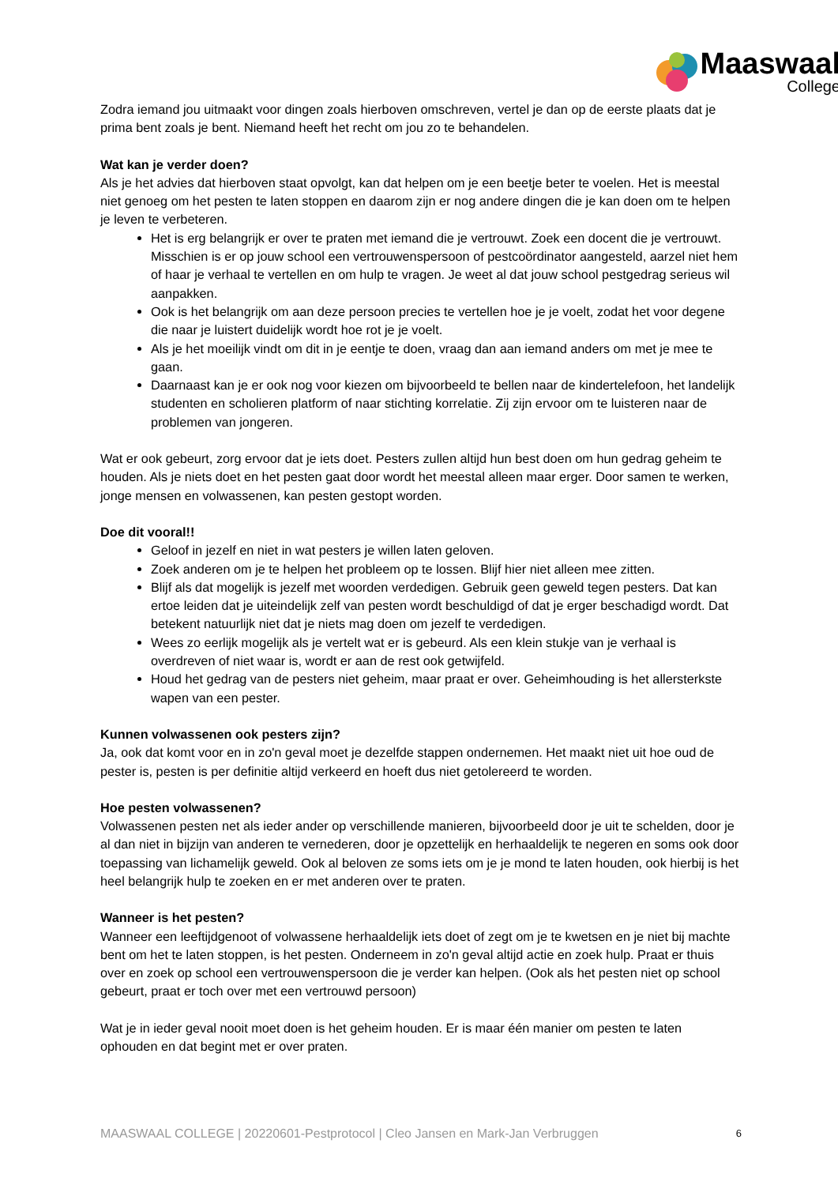Maaswaal
College
Zodra iemand jou uitmaakt voor dingen zoals hierboven omschreven, vertel je dan op de eerste plaats dat je prima bent zoals je bent. Niemand heeft het recht om jou zo te behandelen.
Wat kan je verder doen?
Als je het advies dat hierboven staat opvolgt, kan dat helpen om je een beetje beter te voelen. Het is meestal niet genoeg om het pesten te laten stoppen en daarom zijn er nog andere dingen die je kan doen om te helpen je leven te verbeteren.
Het is erg belangrijk er over te praten met iemand die je vertrouwt. Zoek een docent die je vertrouwt. Misschien is er op jouw school een vertrouwenspersoon of pestcoördinator aangesteld, aarzel niet hem of haar je verhaal te vertellen en om hulp te vragen. Je weet al dat jouw school pestgedrag serieus wil aanpakken.
Ook is het belangrijk om aan deze persoon precies te vertellen hoe je je voelt, zodat het voor degene die naar je luistert duidelijk wordt hoe rot je je voelt.
Als je het moeilijk vindt om dit in je eentje te doen, vraag dan aan iemand anders om met je mee te gaan.
Daarnaast kan je er ook nog voor kiezen om bijvoorbeeld te bellen naar de kindertelefoon, het landelijk studenten en scholieren platform of naar stichting korrelatie. Zij zijn ervoor om te luisteren naar de problemen van jongeren.
Wat er ook gebeurt, zorg ervoor dat je iets doet. Pesters zullen altijd hun best doen om hun gedrag geheim te houden. Als je niets doet en het pesten gaat door wordt het meestal alleen maar erger. Door samen te werken, jonge mensen en volwassenen, kan pesten gestopt worden.
Doe dit vooral!!
Geloof in jezelf en niet in wat pesters je willen laten geloven.
Zoek anderen om je te helpen het probleem op te lossen. Blijf hier niet alleen mee zitten.
Blijf als dat mogelijk is jezelf met woorden verdedigen. Gebruik geen geweld tegen pesters. Dat kan ertoe leiden dat je uiteindelijk zelf van pesten wordt beschuldigd of dat je erger beschadigd wordt. Dat betekent natuurlijk niet dat je niets mag doen om jezelf te verdedigen.
Wees zo eerlijk mogelijk als je vertelt wat er is gebeurd. Als een klein stukje van je verhaal is overdreven of niet waar is, wordt er aan de rest ook getwijfeld.
Houd het gedrag van de pesters niet geheim, maar praat er over. Geheimhouding is het allersterkste wapen van een pester.
Kunnen volwassenen ook pesters zijn?
Ja, ook dat komt voor en in zo'n geval moet je dezelfde stappen ondernemen. Het maakt niet uit hoe oud de pester is, pesten is per definitie altijd verkeerd en hoeft dus niet getolereerd te worden.
Hoe pesten volwassenen?
Volwassenen pesten net als ieder ander op verschillende manieren, bijvoorbeeld door je uit te schelden, door je al dan niet in bijzijn van anderen te vernederen, door je opzettelijk en herhaaldelijk te negeren en soms ook door toepassing van lichamelijk geweld. Ook al beloven ze soms iets om je je mond te laten houden, ook hierbij is het heel belangrijk hulp te zoeken en er met anderen over te praten.
Wanneer is het pesten?
Wanneer een leeftijdgenoot of volwassene herhaaldelijk iets doet of zegt om je te kwetsen en je niet bij machte bent om het te laten stoppen, is het pesten. Onderneem in zo'n geval altijd actie en zoek hulp. Praat er thuis over en zoek op school een vertrouwenspersoon die je verder kan helpen. (Ook als het pesten niet op school gebeurt, praat er toch over met een vertrouwd persoon)
Wat je in ieder geval nooit moet doen is het geheim houden. Er is maar één manier om pesten te laten ophouden en dat begint met er over praten.
MAASWAAL COLLEGE | 20220601-Pestprotocol | Cleo Jansen en Mark-Jan Verbruggen 6